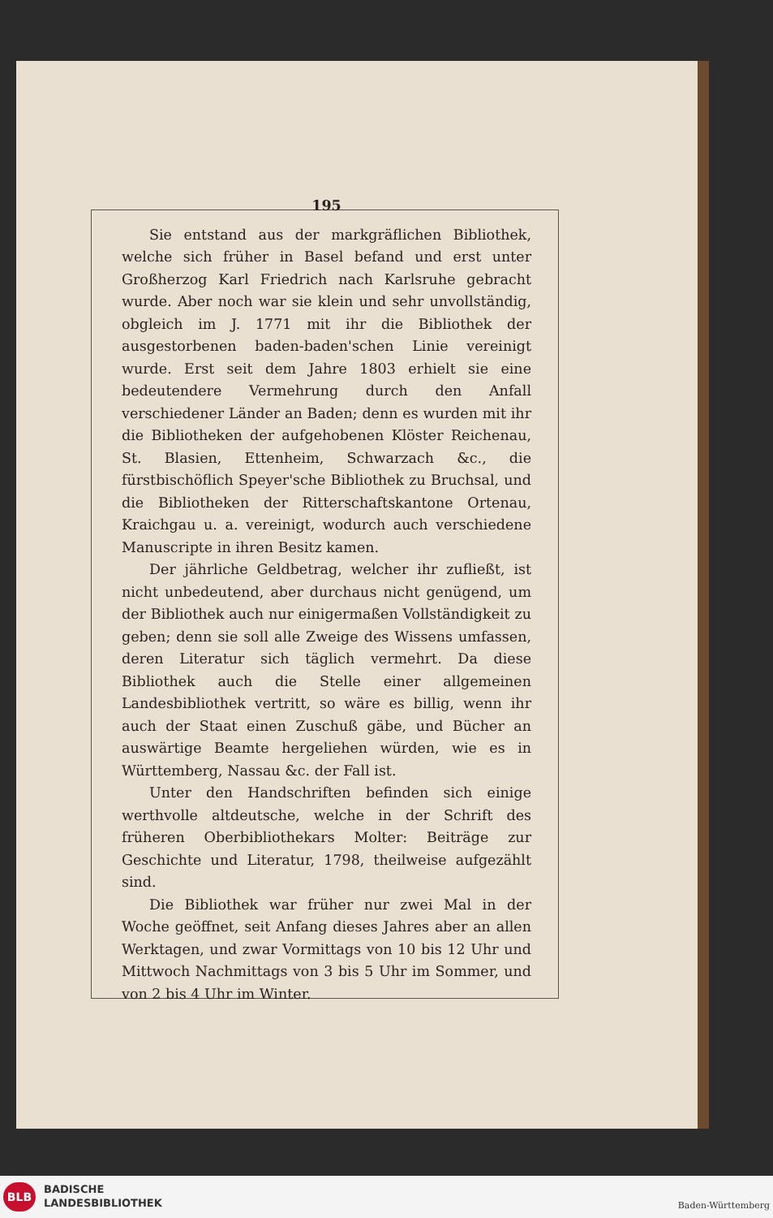195
Sie entstand aus der markgräflichen Bibliothek, welche sich früher in Basel befand und erst unter Großherzog Karl Friedrich nach Karlsruhe gebracht wurde. Aber noch war sie klein und sehr unvollständig, obgleich im J. 1771 mit ihr die Bibliothek der ausgestorbenen baden-baden'schen Linie vereinigt wurde. Erst seit dem Jahre 1803 erhielt sie eine bedeutendere Vermehrung durch den Anfall verschiedener Länder an Baden; denn es wurden mit ihr die Bibliotheken der aufgehobenen Klöster Reichenau, St. Blasien, Ettenheim, Schwarzach &c., die fürstbischöflich Speyer'sche Bibliothek zu Bruchsal, und die Bibliotheken der Ritterschaftskantone Ortenau, Kraichgau u. a. vereinigt, wodurch auch verschiedene Manuscripte in ihren Besitz kamen.
Der jährliche Geldbetrag, welcher ihr zufließt, ist nicht unbedeutend, aber durchaus nicht genügend, um der Bibliothek auch nur einigermaßen Vollständigkeit zu geben; denn sie soll alle Zweige des Wissens umfassen, deren Literatur sich täglich vermehrt. Da diese Bibliothek auch die Stelle einer allgemeinen Landesbibliothek vertritt, so wäre es billig, wenn ihr auch der Staat einen Zuschuß gäbe, und Bücher an auswärtige Beamte hergeliehen würden, wie es in Württemberg, Nassau &c. der Fall ist.
Unter den Handschriften befinden sich einige werthvolle altdeutsche, welche in der Schrift des früheren Oberbibliothekars Molter: Beiträge zur Geschichte und Literatur, 1798, theilweise aufgezählt sind.
Die Bibliothek war früher nur zwei Mal in der Woche geöffnet, seit Anfang dieses Jahres aber an allen Werktagen, und zwar Vormittags von 10 bis 12 Uhr und Mittwoch Nachmittags von 3 bis 5 Uhr im Sommer, und von 2 bis 4 Uhr im Winter.
BLB
BADISCHE
LANDESBIBLIOTHEK
Baden-Württemberg